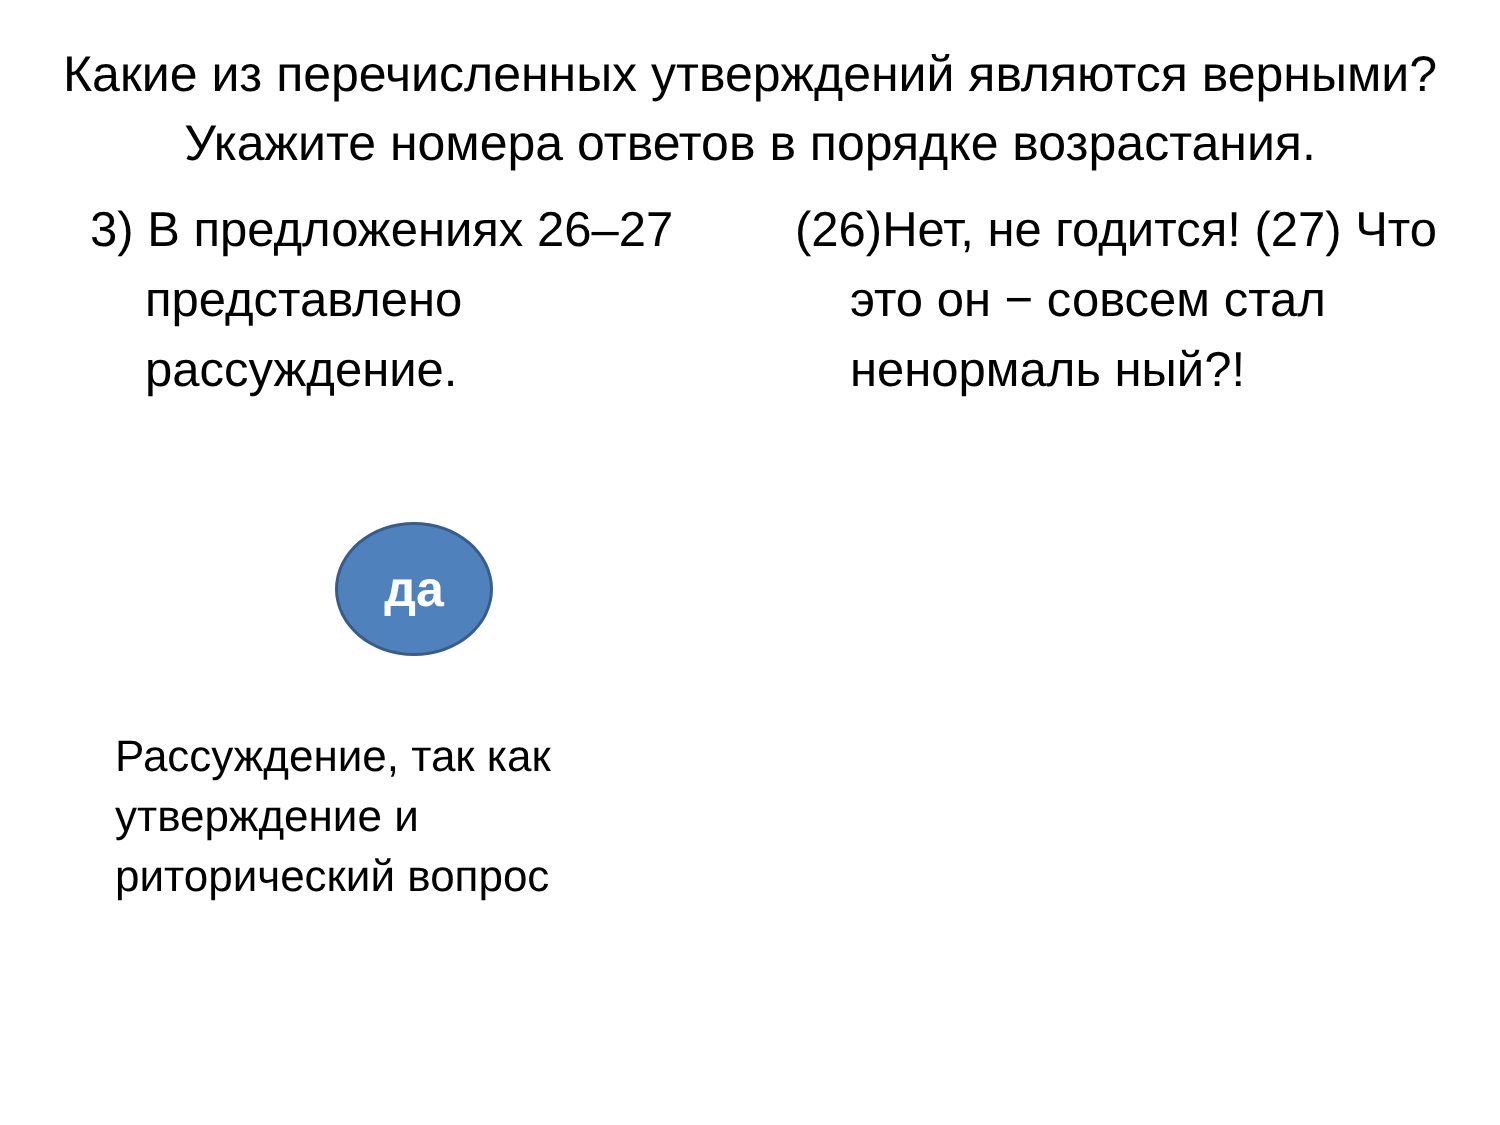Какие из перечисленных утверждений являются верными? Укажите номера ответов в порядке возрастания.
3) В предложениях 26–27 представлено рассуждение.
да
Рассуждение, так как утверждение и риторический вопрос
(26)Нет, не годится! (27) Что это он − совсем стал ненормаль ный?!